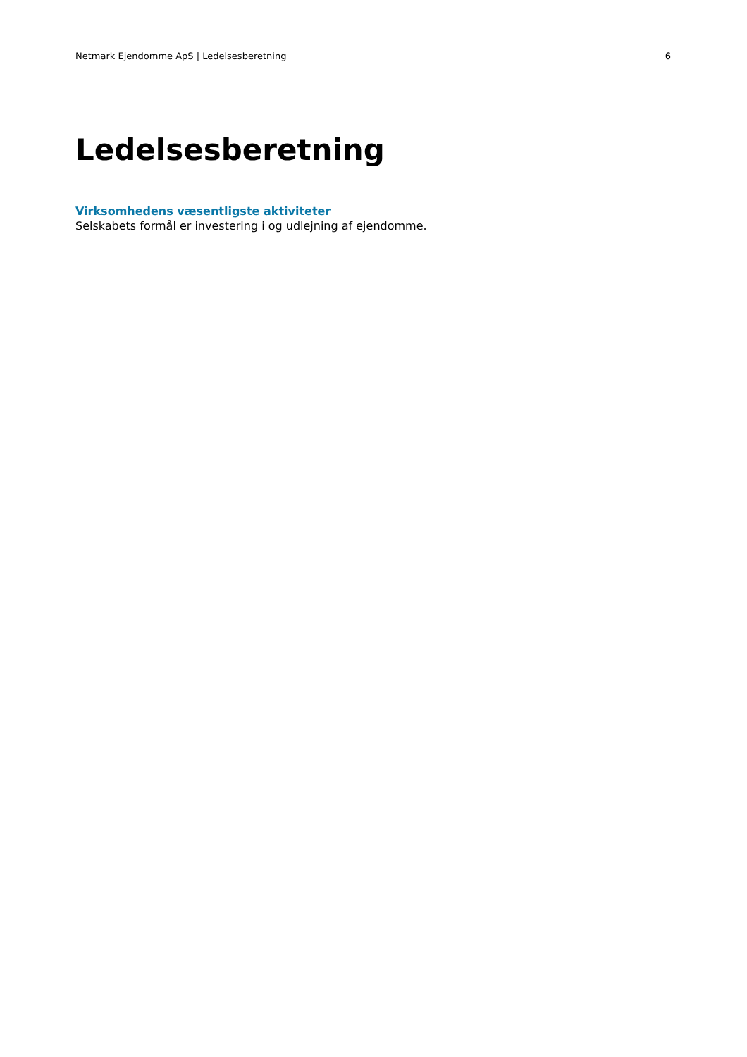Netmark Ejendomme ApS | Ledelsesberetning 6
Ledelsesberetning
Virksomhedens væsentligste aktiviteter
Selskabets formål er investering i og udlejning af ejendomme.